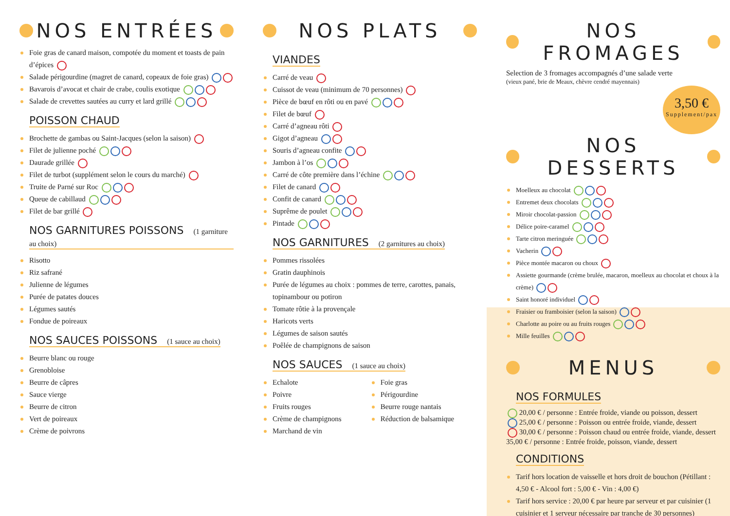NOS ENTRÉES
Foie gras de canard maison, compotée du moment et toasts de pain d’épices
Salade périgourdine (magret de canard, copeaux de foie gras)
Bavarois d’avocat et chair de crabe, coulis exotique
Salade de crevettes sautées au curry et lard grillé
POISSON CHAUD
Brochette de gambas ou Saint-Jacques (selon la saison)
Filet de julienne poché
Daurade grillée
Filet de turbot (supplément selon le cours du marché)
Truite de Parné sur Roc
Queue de cabillaud
Filet de bar grillé
NOS GARNITURES POISSONS (1 garniture au choix)
Risotto
Riz safrané
Julienne de légumes
Purée de patates douces
Légumes sautés
Fondue de poireaux
NOS SAUCES POISSONS (1 sauce au choix)
Beurre blanc ou rouge
Grenobloise
Beurre de câpres
Sauce vierge
Beurre de citron
Vert de poireaux
Crème de poivrons
NOS PLATS
VIANDES
Carré de veau
Cuissot de veau (minimum de 70 personnes)
Pièce de bœuf en rôti ou en pavé
Filet de bœuf
Carré d’agneau rôti
Gigot d’agneau
Souris d’agneau confite
Jambon à l’os
Carré de côte première dans l’échine
Filet de canard
Confit de canard
Suprême de poulet
Pintade
NOS GARNITURES (2 garnitures au choix)
Pommes rissolées
Gratin dauphinois
Purée de légumes au choix : pommes de terre, carottes, panais, topinambour ou potiron
Tomate rôtie à la provençale
Haricots verts
Légumes de saison sautés
Poêlée de champignons de saison
NOS SAUCES (1 sauce au choix)
Echalote
Poivre
Fruits rouges
Crème de champignons
Marchand de vin
Foie gras
Périgourdine
Beurre rouge nantais
Réduction de balsamique
NOS FROMAGES
Selection de 3 fromages accompagnés d’une salade verte
(vieux pané, brie de Meaux, chèvre cendré mayennais)
3,50 €
Supplement/pax
NOS DESSERTS
Moelleux au chocolat
Entremet deux chocolats
Miroir chocolat-passion
Délice poire-caramel
Tarte citron meringuée
Vacherin
Pièce montée macaron ou choux
Assiette gourmande (crème brulée, macaron, moelleux au chocolat et choux à la crème)
Saint honoré individuel
Fraisier ou framboisier (selon la saison)
Charlotte au poire ou au fruits rouges
Mille feuilles
MENUS
NOS FORMULES
20,00 € / personne : Entrée froide, viande ou poisson, dessert
25,00 € / personne : Poisson ou entrée froide, viande, dessert
30,00 € / personne : Poisson chaud ou entrée froide, viande, dessert
35,00 € / personne : Entrée froide, poisson, viande, dessert
CONDITIONS
Tarif hors location de vaisselle et hors droit de bouchon (Pétillant : 4,50 € - Alcool fort : 5,00 € - Vin : 4,00 €)
Tarif hors service : 20,00 € par heure par serveur et par cuisinier (1 cuisinier et 1 serveur nécessaire par tranche de 30 personnes)